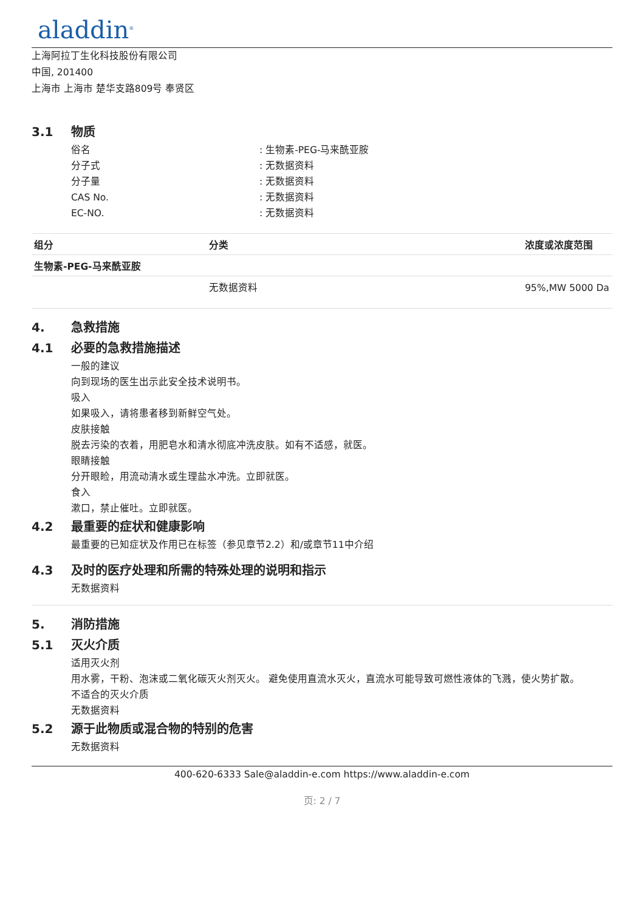aladdin<sup>®</sup>
上海阿拉丁生化科技股份有限公司
中国, 201400
上海市 上海市 楚华支路809号 奉贤区
3.1 物质
俗名 : 生物素-PEG-马来酰亚胺
分子式 : 无数据资料
分子量 : 无数据资料
CAS No. : 无数据资料
EC-NO. : 无数据资料
| 组分 | 分类 | 浓度或浓度范围 |
| --- | --- | --- |
| 生物素-PEG-马来酰亚胺 | | |
| | 无数据资料 | 95%,MW 5000 Da |
4. 急救措施
4.1 必要的急救措施描述
一般的建议
向到现场的医生出示此安全技术说明书。
吸入
如果吸入，请将患者移到新鲜空气处。
皮肤接触
脱去污染的衣着，用肥皂水和清水彻底冲洗皮肤。如有不适感，就医。
眼睛接触
分开眼睑，用流动清水或生理盐水冲洗。立即就医。
食入
漱口，禁止催吐。立即就医。
4.2 最重要的症状和健康影响
最重要的已知症状及作用已在标签（参见章节2.2）和/或章节11中介绍
4.3 及时的医疗处理和所需的特殊处理的说明和指示
无数据资料
5. 消防措施
5.1 灭火介质
适用灭火剂
用水雾，干粉、泡沫或二氧化碳灭火剂灭火。 避免使用直流水灭火，直流水可能导致可燃性液体的飞溅，使火势扩散。
不适合的灭火介质
无数据资料
5.2 源于此物质或混合物的特别的危害
无数据资料
400-620-6333 Sale@aladdin-e.com https://www.aladdin-e.com
页: 2 / 7